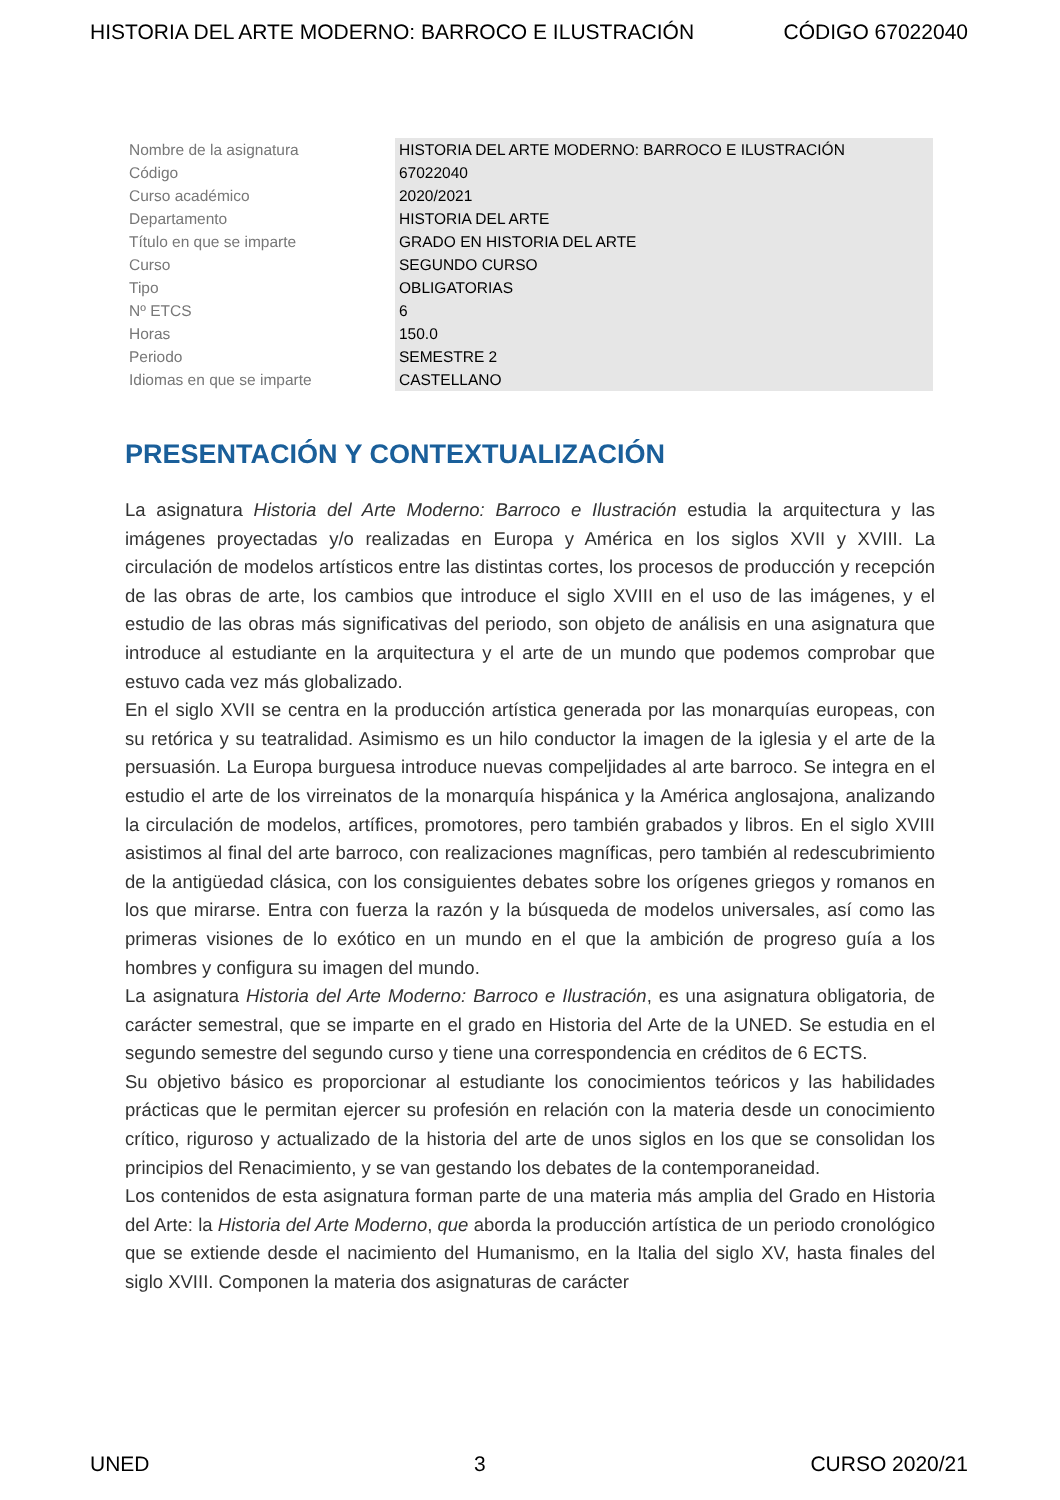HISTORIA DEL ARTE MODERNO: BARROCO E ILUSTRACIÓN CÓDIGO 67022040
| Nombre de la asignatura | HISTORIA DEL ARTE MODERNO: BARROCO E ILUSTRACIÓN |
| Código | 67022040 |
| Curso académico | 2020/2021 |
| Departamento | HISTORIA DEL ARTE |
| Título en que se imparte | GRADO EN HISTORIA DEL ARTE |
| Curso | SEGUNDO CURSO |
| Tipo | OBLIGATORIAS |
| Nº ETCS | 6 |
| Horas | 150.0 |
| Periodo | SEMESTRE 2 |
| Idiomas en que se imparte | CASTELLANO |
PRESENTACIÓN Y CONTEXTUALIZACIÓN
La asignatura Historia del Arte Moderno: Barroco e Ilustración estudia la arquitectura y las imágenes proyectadas y/o realizadas en Europa y América en los siglos XVII y XVIII. La circulación de modelos artísticos entre las distintas cortes, los procesos de producción y recepción de las obras de arte, los cambios que introduce el siglo XVIII en el uso de las imágenes, y el estudio de las obras más significativas del periodo, son objeto de análisis en una asignatura que introduce al estudiante en la arquitectura y el arte de un mundo que podemos comprobar que estuvo cada vez más globalizado.
En el siglo XVII se centra en la producción artística generada por las monarquías europeas, con su retórica y su teatralidad. Asimismo es un hilo conductor la imagen de la iglesia y el arte de la persuasión. La Europa burguesa introduce nuevas compeljidades al arte barroco. Se integra en el estudio el arte de los virreinatos de la monarquía hispánica y la América anglosajona, analizando la circulación de modelos, artífices, promotores, pero también grabados y libros. En el siglo XVIII asistimos al final del arte barroco, con realizaciones magníficas, pero también al redescubrimiento de la antigüedad clásica, con los consiguientes debates sobre los orígenes griegos y romanos en los que mirarse. Entra con fuerza la razón y la búsqueda de modelos universales, así como las primeras visiones de lo exótico en un mundo en el que la ambición de progreso guía a los hombres y configura su imagen del mundo.
La asignatura Historia del Arte Moderno: Barroco e Ilustración, es una asignatura obligatoria, de carácter semestral, que se imparte en el grado en Historia del Arte de la UNED. Se estudia en el segundo semestre del segundo curso y tiene una correspondencia en créditos de 6 ECTS.
Su objetivo básico es proporcionar al estudiante los conocimientos teóricos y las habilidades prácticas que le permitan ejercer su profesión en relación con la materia desde un conocimiento crítico, riguroso y actualizado de la historia del arte de unos siglos en los que se consolidan los principios del Renacimiento, y se van gestando los debates de la contemporaneidad.
Los contenidos de esta asignatura forman parte de una materia más amplia del Grado en Historia del Arte: la Historia del Arte Moderno, que aborda la producción artística de un periodo cronológico que se extiende desde el nacimiento del Humanismo, en la Italia del siglo XV, hasta finales del siglo XVIII. Componen la materia dos asignaturas de carácter
UNED 3 CURSO 2020/21